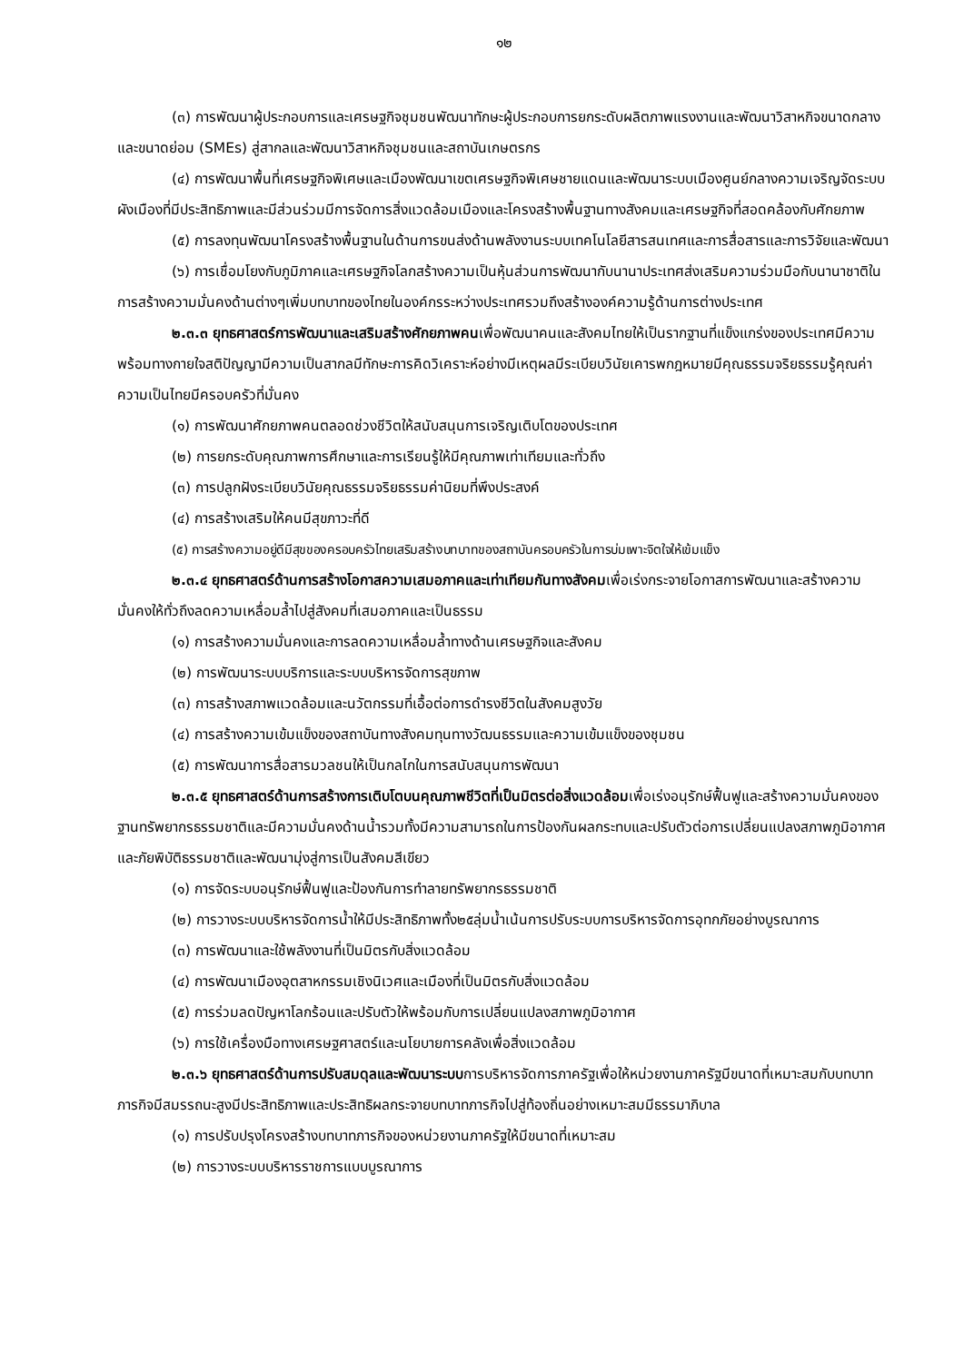๑๒
(๓) การพัฒนาผู้ประกอบการและเศรษฐกิจชุมชนพัฒนาทักษะผู้ประกอบการยกระดับผลิตภาพแรงงานและพัฒนาวิสาหกิจขนาดกลางและขนาดย่อม (SMEs) สู่สากลและพัฒนาวิสาหกิจชุมชนและสถาบันเกษตรกร
(๔) การพัฒนาพื้นที่เศรษฐกิจพิเศษและเมืองพัฒนาเขตเศรษฐกิจพิเศษชายแดนและพัฒนาระบบเมืองศูนย์กลางความเจริญจัดระบบผังเมืองที่มีประสิทธิภาพและมีส่วนร่วมมีการจัดการสิ่งแวดล้อมเมืองและโครงสร้างพื้นฐานทางสังคมและเศรษฐกิจที่สอดคล้องกับศักยภาพ
(๕) การลงทุนพัฒนาโครงสร้างพื้นฐานในด้านการขนส่งด้านพลังงานระบบเทคโนโลยีสารสนเทศและการสื่อสารและการวิจัยและพัฒนา
(๖) การเชื่อมโยงกับภูมิภาคและเศรษฐกิจโลกสร้างความเป็นหุ้นส่วนการพัฒนากับนานาประเทศส่งเสริมความร่วมมือกับนานาชาติในการสร้างความมั่นคงด้านต่างๆเพิ่มบทบาทของไทยในองค์กรระหว่างประเทศรวมถึงสร้างองค์ความรู้ด้านการต่างประเทศ
๒.๓.๓ ยุทธศาสตร์การพัฒนาและเสริมสร้างศักยภาพคนเพื่อพัฒนาคนและสังคมไทยให้เป็นรากฐานที่แข็งแกร่งของประเทศมีความพร้อมทางกายใจสติปัญญามีความเป็นสากลมีทักษะการคิดวิเคราะห์อย่างมีเหตุผลมีระเบียบวินัยเคารพกฎหมายมีคุณธรรมจริยธรรมรู้คุณค่าความเป็นไทยมีครอบครัวที่มั่นคง
(๑) การพัฒนาศักยภาพคนตลอดช่วงชีวิตให้สนับสนุนการเจริญเติบโตของประเทศ
(๒) การยกระดับคุณภาพการศึกษาและการเรียนรู้ให้มีคุณภาพเท่าเทียมและทั่วถึง
(๓) การปลูกฝังระเบียบวินัยคุณธรรมจริยธรรมค่านิยมที่พึงประสงค์
(๔) การสร้างเสริมให้คนมีสุขภาวะที่ดี
(๕) การสร้างความอยู่ดีมีสุขของครอบครัวไทยเสริมสร้างบทบาทของสถาบันครอบครัวในการบ่มเพาะจิตใจให้เข้มแข็ง
๒.๓.๔ ยุทธศาสตร์ด้านการสร้างโอกาสความเสมอภาคและเท่าเทียมกันทางสังคมเพื่อเร่งกระจายโอกาสการพัฒนาและสร้างความมั่นคงให้ทั่วถึงลดความเหลื่อมล้ำไปสู่สังคมที่เสมอภาคและเป็นธรรม
(๑) การสร้างความมั่นคงและการลดความเหลื่อมล้ำทางด้านเศรษฐกิจและสังคม
(๒) การพัฒนาระบบบริการและระบบบริหารจัดการสุขภาพ
(๓) การสร้างสภาพแวดล้อมและนวัตกรรมที่เอื้อต่อการดำรงชีวิตในสังคมสูงวัย
(๔) การสร้างความเข้มแข็งของสถาบันทางสังคมทุนทางวัฒนธรรมและความเข้มแข็งของชุมชน
(๕) การพัฒนาการสื่อสารมวลชนให้เป็นกลไกในการสนับสนุนการพัฒนา
๒.๓.๕ ยุทธศาสตร์ด้านการสร้างการเติบโตบนคุณภาพชีวิตที่เป็นมิตรต่อสิ่งแวดล้อมเพื่อเร่งอนุรักษ์ฟื้นฟูและสร้างความมั่นคงของฐานทรัพยากรธรรมชาติและมีความมั่นคงด้านน้ำรวมทั้งมีความสามารถในการป้องกันผลกระทบและปรับตัวต่อการเปลี่ยนแปลงสภาพภูมิอากาศและภัยพิบัติธรรมชาติและพัฒนามุ่งสู่การเป็นสังคมสีเขียว
(๑) การจัดระบบอนุรักษ์ฟื้นฟูและป้องกันการทำลายทรัพยากรธรรมชาติ
(๒) การวางระบบบริหารจัดการน้ำให้มีประสิทธิภาพทั้ง๒๕ลุ่มน้ำเน้นการปรับระบบการบริหารจัดการอุทกภัยอย่างบูรณาการ
(๓) การพัฒนาและใช้พลังงานที่เป็นมิตรกับสิ่งแวดล้อม
(๔) การพัฒนาเมืองอุตสาหกรรมเชิงนิเวศและเมืองที่เป็นมิตรกับสิ่งแวดล้อม
(๕) การร่วมลดปัญหาโลกร้อนและปรับตัวให้พร้อมกับการเปลี่ยนแปลงสภาพภูมิอากาศ
(๖) การใช้เครื่องมือทางเศรษฐศาสตร์และนโยบายการคลังเพื่อสิ่งแวดล้อม
๒.๓.๖ ยุทธศาสตร์ด้านการปรับสมดุลและพัฒนาระบบการบริหารจัดการภาครัฐเพื่อให้หน่วยงานภาครัฐมีขนาดที่เหมาะสมกับบทบาทภารกิจมีสมรรถนะสูงมีประสิทธิภาพและประสิทธิผลกระจายบทบาทภารกิจไปสู่ท้องถิ่นอย่างเหมาะสมมีธรรมาภิบาล
(๑) การปรับปรุงโครงสร้างบทบาทภารกิจของหน่วยงานภาครัฐให้มีขนาดที่เหมาะสม
(๒) การวางระบบบริหารราชการแบบบูรณาการ